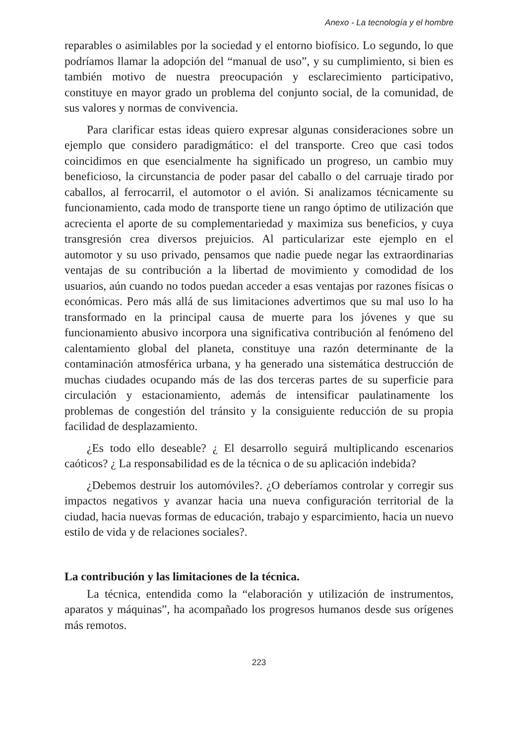Anexo - La tecnología y el hombre
reparables o asimilables por la sociedad y el entorno biofísico. Lo segundo, lo que podríamos llamar la adopción del “manual de uso”, y su cumplimiento, si bien es también motivo de nuestra preocupación y esclarecimiento participativo, constituye en mayor grado un problema del conjunto social, de la comunidad, de sus valores y normas de convivencia.
Para clarificar estas ideas quiero expresar algunas consideraciones sobre un ejemplo que considero paradigmático: el del transporte. Creo que casi todos coincidimos en que esencialmente ha significado un progreso, un cambio muy beneficioso, la circunstancia de poder pasar del caballo o del carruaje tirado por caballos, al ferrocarril, el automotor o el avión. Si analizamos técnicamente su funcionamiento, cada modo de transporte tiene un rango óptimo de utilización que acrecienta el aporte de su complementariedad y maximiza sus beneficios, y cuya transgresión crea diversos prejuicios. Al particularizar este ejemplo en el automotor y su uso privado, pensamos que nadie puede negar las extraordinarias ventajas de su contribución a la libertad de movimiento y comodidad de los usuarios, aún cuando no todos puedan acceder a esas ventajas por razones físicas o económicas. Pero más allá de sus limitaciones advertimos que su mal uso lo ha transformado en la principal causa de muerte para los jóvenes y que su funcionamiento abusivo incorpora una significativa contribución al fenómeno del calentamiento global del planeta, constituye una razón determinante de la contaminación atmosférica urbana, y ha generado una sistemática destrucción de muchas ciudades ocupando más de las dos terceras partes de su superficie para circulación y estacionamiento, además de intensificar paulatinamente los problemas de congestión del tránsito y la consiguiente reducción de su propia facilidad de desplazamiento.
¿Es todo ello deseable? ¿ El desarrollo seguirá multiplicando escenarios caóticos? ¿ La responsabilidad es de la técnica o de su aplicación indebida?
¿Debemos destruir los automóviles?. ¿O deberíamos controlar y corregir sus impactos negativos y avanzar hacia una nueva configuración territorial de la ciudad, hacia nuevas formas de educación, trabajo y esparcimiento, hacia un nuevo estilo de vida y de relaciones sociales?.
La contribución y las limitaciones de la técnica.
La técnica, entendida como la “elaboración y utilización de instrumentos, aparatos y máquinas”, ha acompañado los progresos humanos desde sus orígenes más remotos.
223